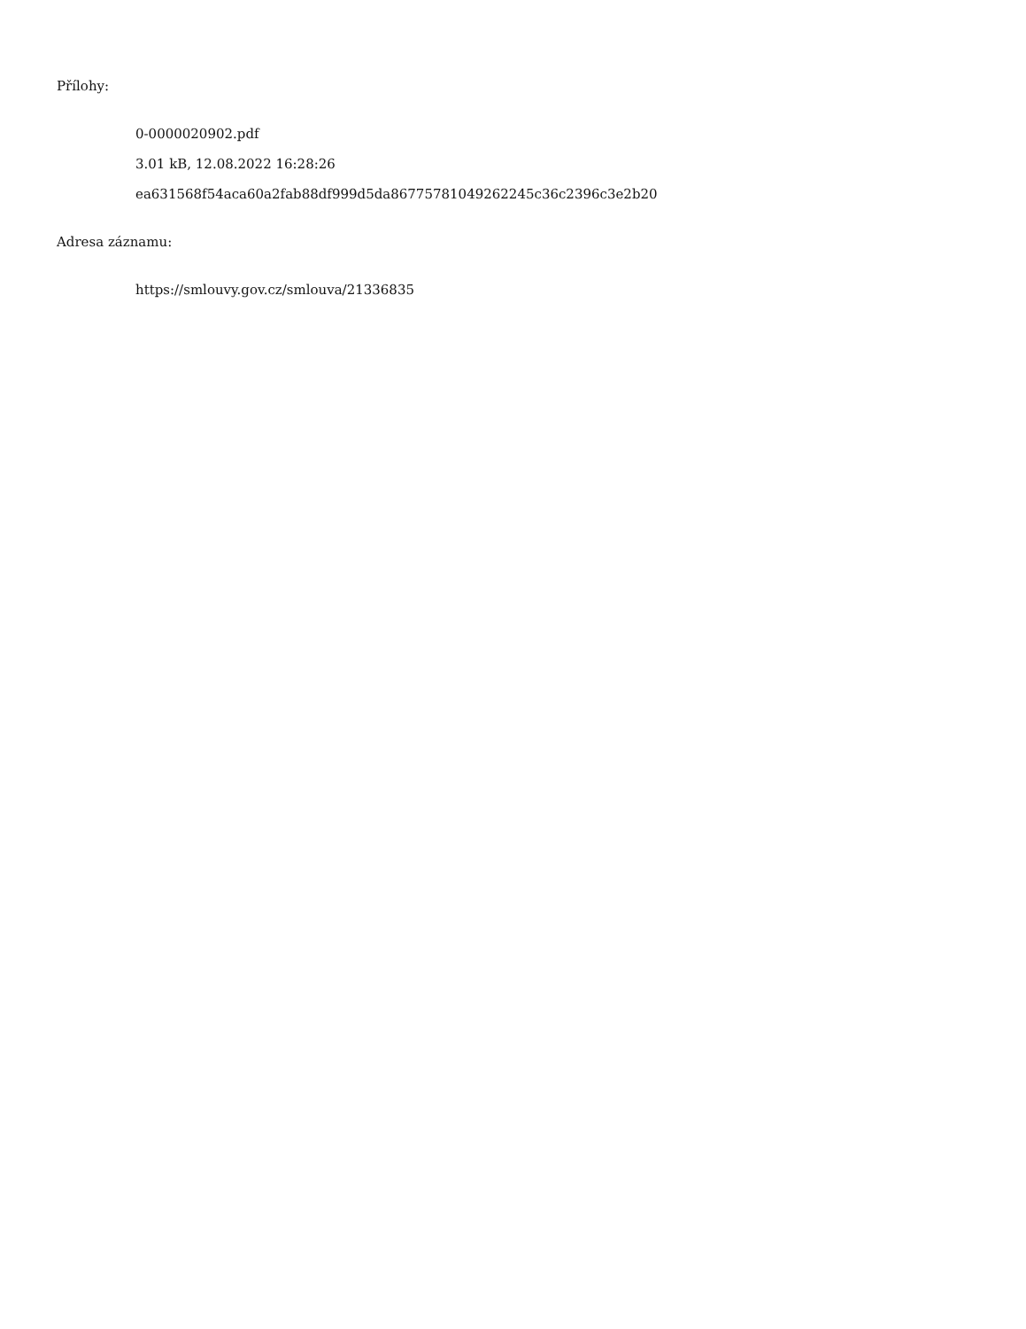Přílohy:
0-0000020902.pdf
3.01 kB, 12.08.2022 16:28:26
ea631568f54aca60a2fab88df999d5da86775781049262245c36c2396c3e2b20
Adresa záznamu:
https://smlouvy.gov.cz/smlouva/21336835